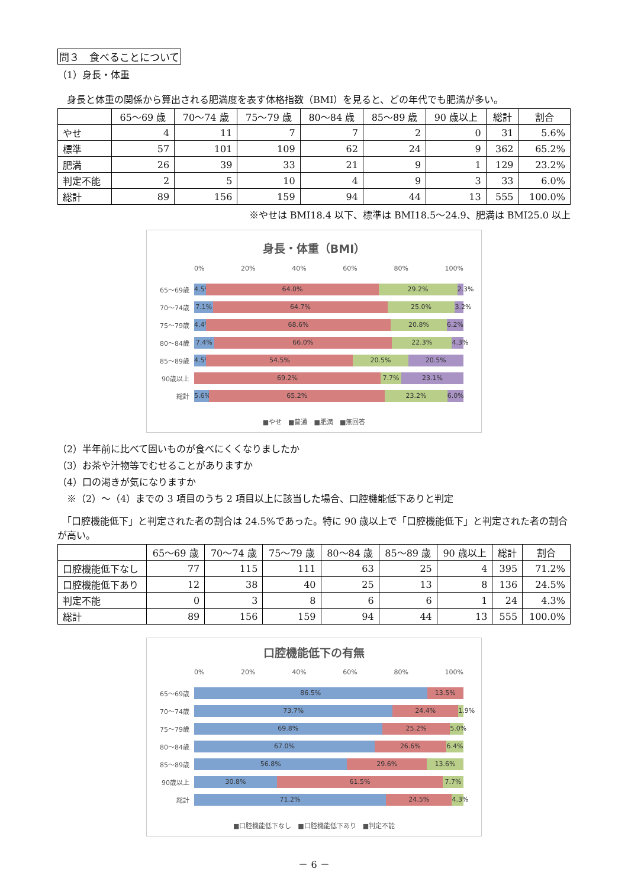問３　食べることについて
（1）身長・体重
　身長と体重の関係から算出される肥満度を表す体格指数（BMI）を見ると、どの年代でも肥満が多い。
| | 65～69 歳 | 70～74 歳 | 75～79 歳 | 80～84 歳 | 85～89 歳 | 90 歳以上 | 総計 | 割合 |
| --- | --- | --- | --- | --- | --- | --- | --- | --- |
| やせ | 4 | 11 | 7 | 7 | 2 | 0 | 31 | 5.6% |
| 標準 | 57 | 101 | 109 | 62 | 24 | 9 | 362 | 65.2% |
| 肥満 | 26 | 39 | 33 | 21 | 9 | 1 | 129 | 23.2% |
| 判定不能 | 2 | 5 | 10 | 4 | 9 | 3 | 33 | 6.0% |
| 総計 | 89 | 156 | 159 | 94 | 44 | 13 | 555 | 100.0% |
※やせは BMI18.4 以下、標準は BMI18.5～24.9、肥満は BMI25.0 以上
身長・体重（BMI）
0% 20% 40% 60% 80% 100%
65～69歳
4.5% 64.0% 29.2% 2.3%
70～74歳
7.1% 64.7% 25.0% 3.2%
75～79歳
4.4% 68.6% 20.8% 6.2%
80～84歳
7.4% 66.0% 22.3% 4.3%
85～89歳
4.5% 54.5% 20.5% 20.5%
90歳以上
69.2% 7.7% 23.1%
総計
5.6% 65.2% 23.2% 6.0%
■やせ　■普通　■肥満　■無回答
（2）半年前に比べて固いものが食べにくくなりましたか
（3）お茶や汁物等でむせることがありますか
（4）口の渇きが気になりますか
　※（2）～（4）までの 3 項目のうち 2 項目以上に該当した場合、口腔機能低下ありと判定
　「口腔機能低下」と判定された者の割合は 24.5%であった。特に 90 歳以上で「口腔機能低下」と判定された者の割合が高い。
| | 65～69 歳 | 70～74 歳 | 75～79 歳 | 80～84 歳 | 85～89 歳 | 90 歳以上 | 総計 | 割合 |
| --- | --- | --- | --- | --- | --- | --- | --- | --- |
| 口腔機能低下なし | 77 | 115 | 111 | 63 | 25 | 4 | 395 | 71.2% |
| 口腔機能低下あり | 12 | 38 | 40 | 25 | 13 | 8 | 136 | 24.5% |
| 判定不能 | 0 | 3 | 8 | 6 | 6 | 1 | 24 | 4.3% |
| 総計 | 89 | 156 | 159 | 94 | 44 | 13 | 555 | 100.0% |
口腔機能低下の有無
0% 20% 40% 60% 80% 100%
65～69歳
86.5% 13.5%
70～74歳
73.7% 24.4% 1.9%
75～79歳
69.8% 25.2% 5.0%
80～84歳
67.0% 26.6% 6.4%
85～89歳
56.8% 29.6% 13.6%
90歳以上
30.8% 61.5% 7.7%
総計
71.2% 24.5% 4.3%
■口腔機能低下なし　■口腔機能低下あり　■判定不能
－ 6 －